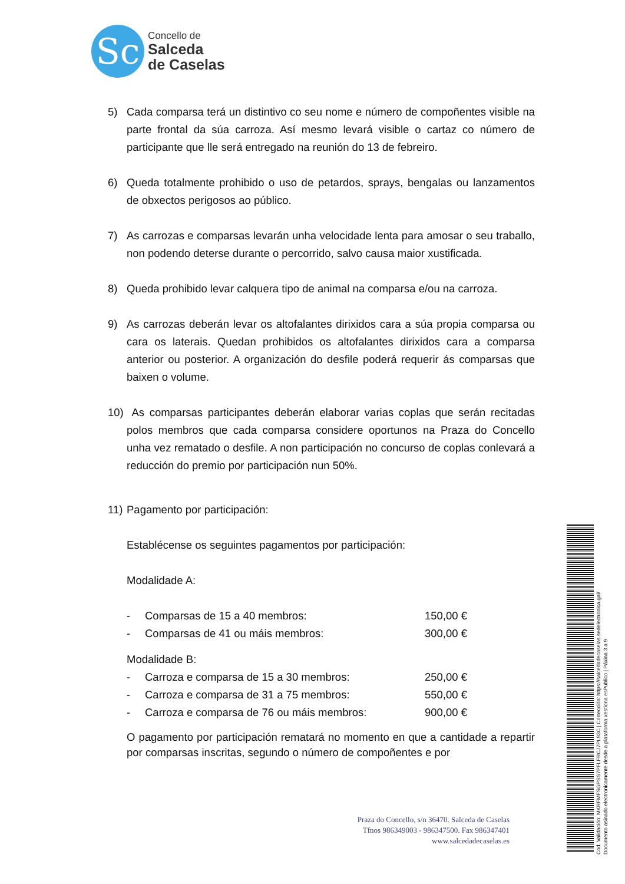Sc
Concello de
Salceda
de Caselas
5) Cada comparsa terá un distintivo co seu nome e número de compoñentes visible na parte frontal da súa carroza. Así mesmo levará visible o cartaz co número de participante que lle será entregado na reunión do 13 de febreiro.
6) Queda totalmente prohibido o uso de petardos, sprays, bengalas ou lanzamentos de obxectos perigosos ao público.
7) As carrozas e comparsas levarán unha velocidade lenta para amosar o seu traballo, non podendo deterse durante o percorrido, salvo causa maior xustificada.
8) Queda prohibido levar calquera tipo de animal na comparsa e/ou na carroza.
9) As carrozas deberán levar os altofalantes dirixidos cara a súa propia comparsa ou cara os laterais. Quedan prohibidos os altofalantes dirixidos cara a comparsa anterior ou posterior. A organización do desfile poderá requerir ás comparsas que baixen o volume.
10) As comparsas participantes deberán elaborar varias coplas que serán recitadas polos membros que cada comparsa considere oportunos na Praza do Concello unha vez rematado o desfile. A non participación no concurso de coplas conlevará a reducción do premio por participación nun 50%.
11) Pagamento por participación:
Establécense os seguintes pagamentos por participación:
Modalidade A:
- Comparsas de 15 a 40 membros: 150,00 €
- Comparsas de 41 ou máis membros: 300,00 €
Modalidade B:
- Carroza e comparsa de 15 a 30 membros: 250,00 €
- Carroza e comparsa de 31 a 75 membros: 550,00 €
- Carroza e comparsa de 76 ou máis membros: 900,00 €
O pagamento por participación rematará no momento en que a cantidade a repartir por comparsas inscritas, segundo o número de compoñentes e por
Praza do Concello, s/n 36470. Salceda de Caselas
Tfnos 986349003 - 986347500. Fax 986347401
www.salcedadecaselas.es
Cod. Validación: MKRFMFSGPSS7PFLFRCJ7PL93C | Corrección: https://salcedadecaselas.sedelectronica.gal/
Documento asinado electronicamente desde a plataforma xestiona esPublico | Páxina 3 a 9